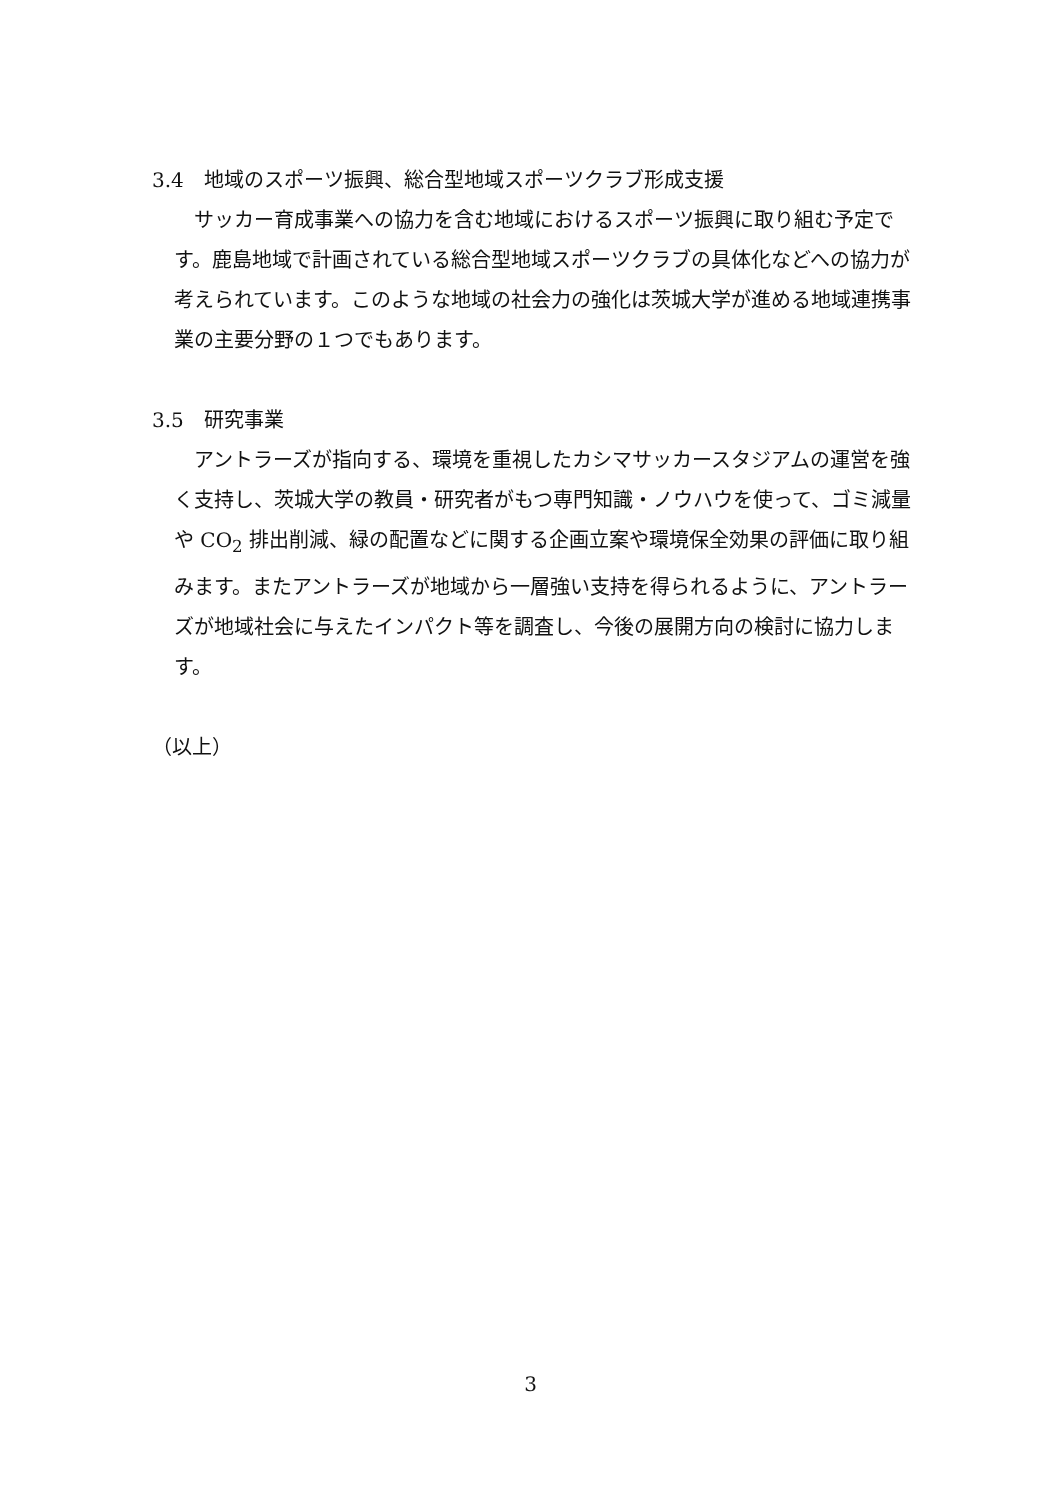3.4　地域のスポーツ振興、総合型地域スポーツクラブ形成支援
サッカー育成事業への協力を含む地域におけるスポーツ振興に取り組む予定です。鹿島地域で計画されている総合型地域スポーツクラブの具体化などへの協力が考えられています。このような地域の社会力の強化は茨城大学が進める地域連携事業の主要分野の１つでもあります。
3.5　研究事業
アントラーズが指向する、環境を重視したカシマサッカースタジアムの運営を強く支持し、茨城大学の教員・研究者がもつ専門知識・ノウハウを使って、ゴミ減量や CO<sub>2</sub> 排出削減、緑の配置などに関する企画立案や環境保全効果の評価に取り組みます。またアントラーズが地域から一層強い支持を得られるように、アントラーズが地域社会に与えたインパクト等を調査し、今後の展開方向の検討に協力します。
（以上）
3